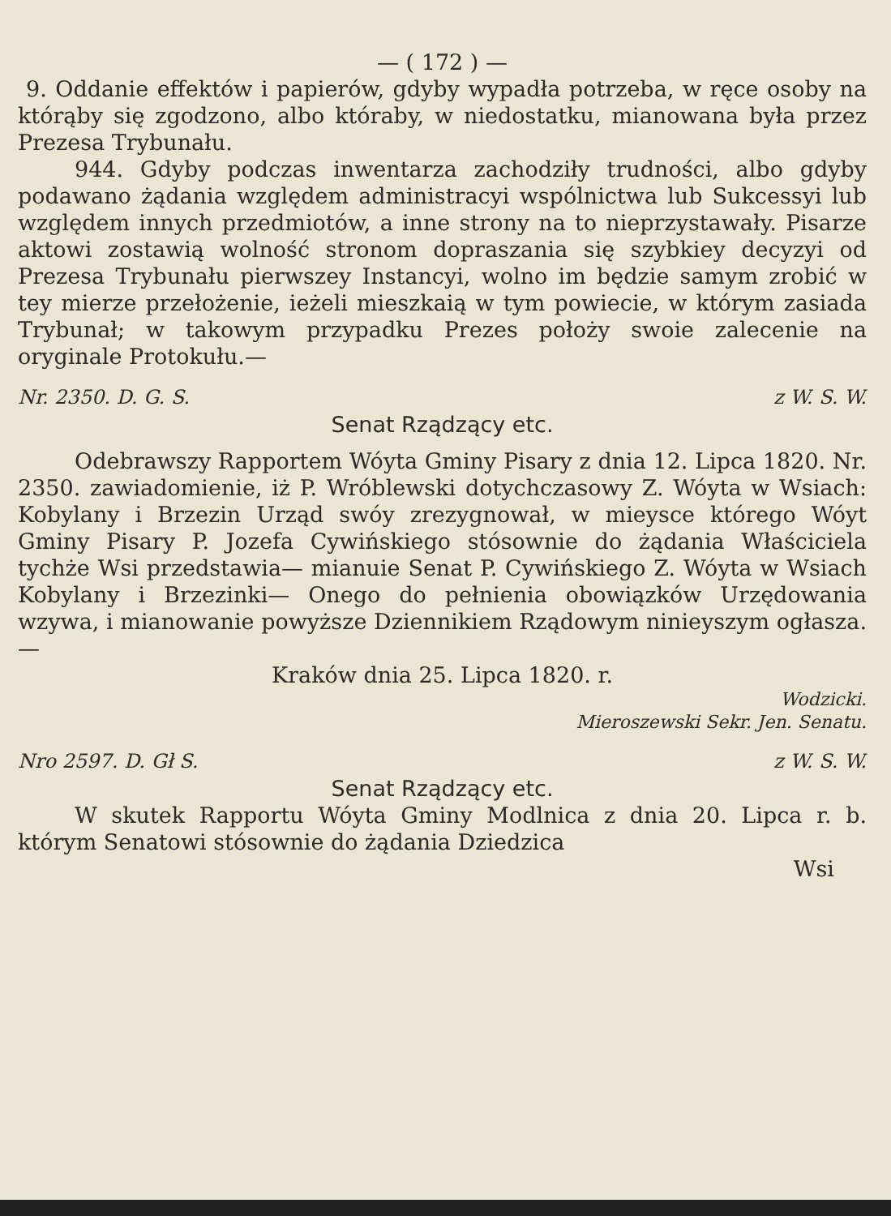— ( 172 ) —
9. Oddanie effektów i papierów, gdyby wypadła potrzeba, w ręce osoby na którąby się zgodzono, albo któraby, w niedostatku, mianowana była przez Prezesa Trybunału.
944. Gdyby podczas inwentarza zachodziły trudności, albo gdyby podawano żądania względem administracyi wspólnictwa lub Sukcessyi lub względem innych przedmiotów, a inne strony na to nieprzystawały. Pisarze aktowi zostawią wolność stronom dopraszania się szybkiey decyzyi od Prezesa Trybunału pierwszey Instancyi, wolno im będzie samym zrobić w tey mierze przełożenie, ieżeli mieszkaią w tym powiecie, w którym zasiada Trybunał; w takowym przypadku Prezes położy swoie zalecenie na oryginale Protokułu.—
Nr. 2350. D. G. S. z W. S. W.
Senat Rządzący etc.
Odebrawszy Rapportem Wóyta Gminy Pisary z dnia 12. Lipca 1820. Nr. 2350. zawiadomienie, iż P. Wróblewski dotychczasowy Z. Wóyta w Wsiach: Kobylany i Brzezin Urząd swóy zrezygnował, w mieysce którego Wóyt Gminy Pisary P. Jozefa Cywińskiego stósownie do żądania Właściciela tychże Wsi przedstawia— mianuie Senat P. Cywińskiego Z. Wóyta w Wsiach Kobylany i Brzezinki— Onego do pełnienia obowiązków Urzędowania wzywa, i mianowanie powyższe Dziennikiem Rządowym ninieyszym ogłasza.—
Kraków dnia 25. Lipca 1820. r.
Wodzicki.
Mieroszewski Sekr. Jen. Senatu.
Nro 2597. D. Gł S. z W. S. W.
Senat Rządzący etc.
W skutek Rapportu Wóyta Gminy Modlnica z dnia 20. Lipca r. b. którym Senatowi stósownie do żądania Dziedzica
Wsi